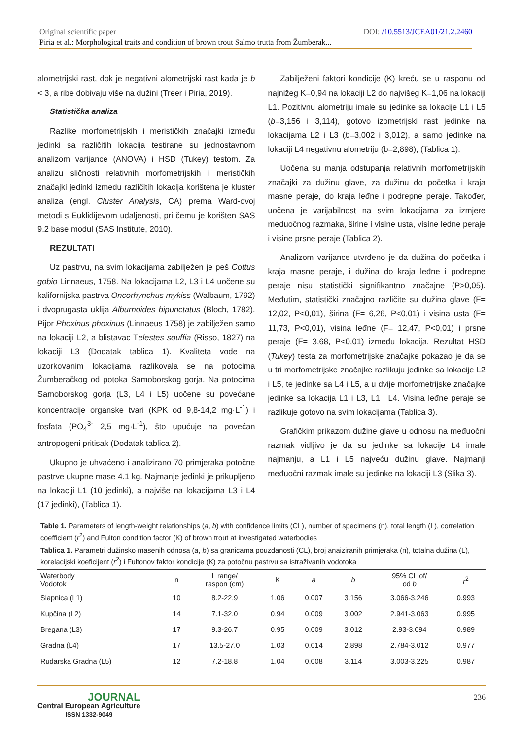Original scientific paper DOI: /10.5513/JCEA01/21.2.2460
Piria et al.: Morphological traits and condition of brown trout Salmo trutta from Žumberak...
alometrijski rast, dok je negativni alometrijski rast kada je b < 3, a ribe dobivaju više na dužini (Treer i Piria, 2019).
Statistička analiza
Razlike morfometrijskih i merističkih značajki između jedinki sa različitih lokacija testirane su jednostavnom analizom varijance (ANOVA) i HSD (Tukey) testom. Za analizu sličnosti relativnih morfometrijskih i merističkih značajki jedinki između različitih lokacija korištena je kluster analiza (engl. Cluster Analysis, CA) prema Ward-ovoj metodi s Euklidijevom udaljenosti, pri čemu je korišten SAS 9.2 base modul (SAS Institute, 2010).
REZULTATI
Uz pastrvu, na svim lokacijama zabilježen je peš Cottus gobio Linnaeus, 1758. Na lokacijama L2, L3 i L4 uočene su kalifornijska pastrva Oncorhynchus mykiss (Walbaum, 1792) i dvoprugasta uklija Alburnoides bipunctatus (Bloch, 1782). Pijor Phoxinus phoxinus (Linnaeus 1758) je zabilježen samo na lokaciji L2, a blistavac Telestes souffia (Risso, 1827) na lokaciji L3 (Dodatak tablica 1). Kvaliteta vode na uzorkovanim lokacijama razlikovala se na potocima Žumberačkog od potoka Samoborskog gorja. Na potocima Samoborskog gorja (L3, L4 i L5) uočene su povećane koncentracije organske tvari (KPK od 9,8-14,2 mg·L<sup>-1</sup>) i fosfata (PO<sub>4</sub><sup>3-</sup> 2,5 mg·L<sup>-1</sup>), što upućuje na povećan antropogeni pritisak (Dodatak tablica 2).
Ukupno je uhvaćeno i analizirano 70 primjeraka potočne pastrve ukupne mase 4.1 kg. Najmanje jedinki je prikupljeno na lokaciji L1 (10 jedinki), a najviše na lokacijama L3 i L4 (17 jedinki), (Tablica 1).
Zabilježeni faktori kondicije (K) kreću se u rasponu od najnižeg K=0,94 na lokaciji L2 do najvišeg K=1,06 na lokaciji L1. Pozitivnu alometriju imale su jedinke sa lokacije L1 i L5 (b=3,156 i 3,114), gotovo izometrijski rast jedinke na lokacijama L2 i L3 (b=3,002 i 3,012), a samo jedinke na lokaciji L4 negativnu alometriju (b=2,898), (Tablica 1).
Uočena su manja odstupanja relativnih morfometrijskih značajki za dužinu glave, za dužinu do početka i kraja masne peraje, do kraja leđne i podrepne peraje. Također, uočena je varijabilnost na svim lokacijama za izmjere međuočnog razmaka, širine i visine usta, visine leđne peraje i visine prsne peraje (Tablica 2).
Analizom varijance utvrđeno je da dužina do početka i kraja masne peraje, i dužina do kraja leđne i podrepne peraje nisu statistički signifikantno značajne (P>0,05). Međutim, statistički značajno različite su dužina glave (F= 12,02, P<0,01), širina (F= 6,26, P<0,01) i visina usta (F= 11,73, P<0,01), visina leđne (F= 12,47, P<0,01) i prsne peraje (F= 3,68, P<0,01) između lokacija. Rezultat HSD (Tukey) testa za morfometrijske značajke pokazao je da se u tri morfometrijske značajke razlikuju jedinke sa lokacije L2 i L5, te jedinke sa L4 i L5, a u dvije morfometrijske značajke jedinke sa lokacija L1 i L3, L1 i L4. Visina leđne peraje se razlikuje gotovo na svim lokacijama (Tablica 3).
Grafičkim prikazom dužine glave u odnosu na međuočni razmak vidljivo je da su jedinke sa lokacije L4 imale najmanju, a L1 i L5 najveću dužinu glave. Najmanji međuočni razmak imale su jedinke na lokaciji L3 (Slika 3).
Table 1. Parameters of length-weight relationships (a, b) with confidence limits (CL), number of specimens (n), total length (L), correlation coefficient (r<sup>2</sup>) and Fulton condition factor (K) of brown trout at investigated waterbodies
Tablica 1. Parametri dužinsko masenih odnosa (a, b) sa granicama pouzdanosti (CL), broj anaiziranih primjeraka (n), totalna dužina (L), korelacijski koeficijent (r<sup>2</sup>) i Fultonov faktor kondicije (K) za potočnu pastrvu sa istraživanih vodotoka
| Waterbody Vodotok | n | L range/ raspon (cm) | K | a | b | 95% CL of/ od b | r<sup>2</sup> |
| --- | --- | --- | --- | --- | --- | --- | --- |
| Slapnica (L1) | 10 | 8.2-22.9 | 1.06 | 0.007 | 3.156 | 3.066-3.246 | 0.993 |
| Kupčina (L2) | 14 | 7.1-32.0 | 0.94 | 0.009 | 3.002 | 2.941-3.063 | 0.995 |
| Bregana (L3) | 17 | 9.3-26.7 | 0.95 | 0.009 | 3.012 | 2.93-3.094 | 0.989 |
| Gradna (L4) | 17 | 13.5-27.0 | 1.03 | 0.014 | 2.898 | 2.784-3.012 | 0.977 |
| Rudarska Gradna (L5) | 12 | 7.2-18.8 | 1.04 | 0.008 | 3.114 | 3.003-3.225 | 0.987 |
JOURNAL
Central European Agriculture
ISSN 1332-9049
236